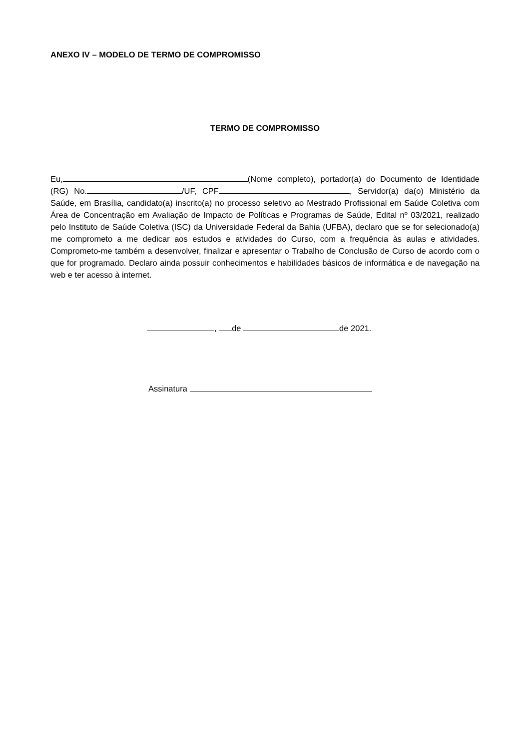ANEXO IV – MODELO DE TERMO DE COMPROMISSO
TERMO DE COMPROMISSO
Eu, (Nome completo), portador(a) do Documento de Identidade (RG) No. /UF, CPF , Servidor(a) da(o) Ministério da Saúde, em Brasília, candidato(a) inscrito(a) no processo seletivo ao Mestrado Profissional em Saúde Coletiva com Área de Concentração em Avaliação de Impacto de Políticas e Programas de Saúde, Edital nº 03/2021, realizado pelo Instituto de Saúde Coletiva (ISC) da Universidade Federal da Bahia (UFBA), declaro que se for selecionado(a) me comprometo a me dedicar aos estudos e atividades do Curso, com a frequência às aulas e atividades. Comprometo-me também a desenvolver, finalizar e apresentar o Trabalho de Conclusão de Curso de acordo com o que for programado. Declaro ainda possuir conhecimentos e habilidades básicos de informática e de navegação na web e ter acesso à internet.
, de de 2021.
Assinatura